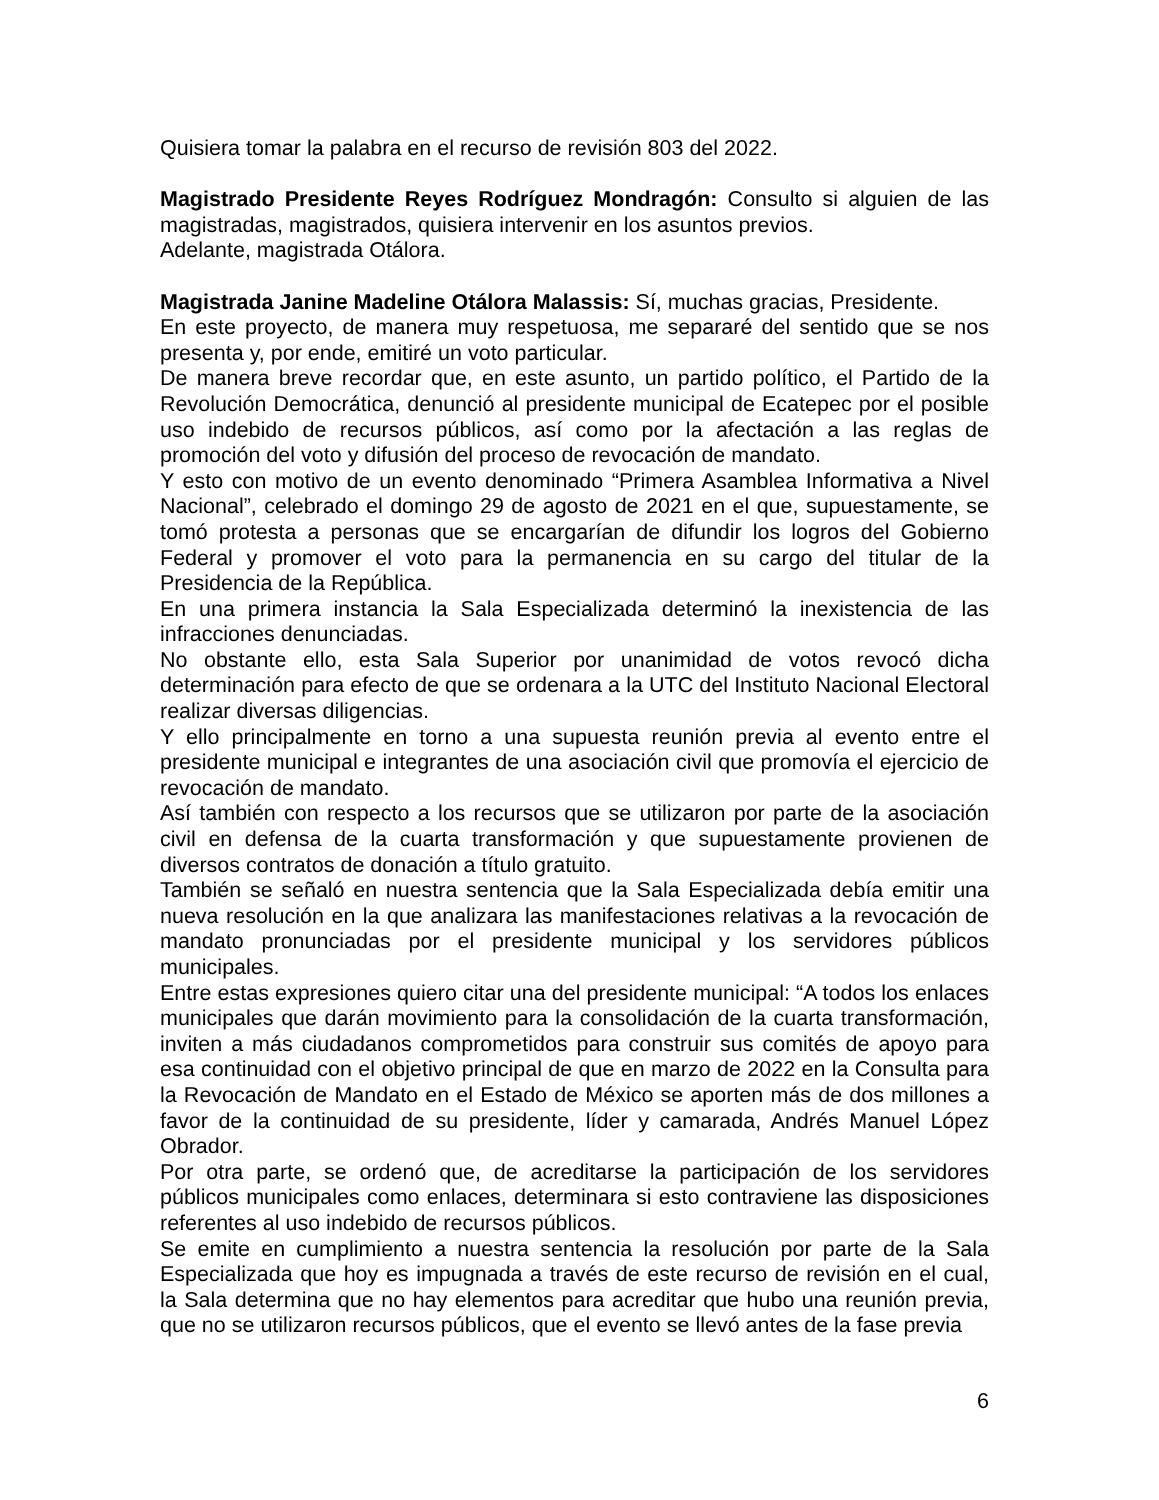Quisiera tomar la palabra en el recurso de revisión 803 del 2022.
Magistrado Presidente Reyes Rodríguez Mondragón: Consulto si alguien de las magistradas, magistrados, quisiera intervenir en los asuntos previos.
Adelante, magistrada Otálora.
Magistrada Janine Madeline Otálora Malassis: Sí, muchas gracias, Presidente.
En este proyecto, de manera muy respetuosa, me separaré del sentido que se nos presenta y, por ende, emitiré un voto particular.
De manera breve recordar que, en este asunto, un partido político, el Partido de la Revolución Democrática, denunció al presidente municipal de Ecatepec por el posible uso indebido de recursos públicos, así como por la afectación a las reglas de promoción del voto y difusión del proceso de revocación de mandato.
Y esto con motivo de un evento denominado “Primera Asamblea Informativa a Nivel Nacional”, celebrado el domingo 29 de agosto de 2021 en el que, supuestamente, se tomó protesta a personas que se encargarían de difundir los logros del Gobierno Federal y promover el voto para la permanencia en su cargo del titular de la Presidencia de la República.
En una primera instancia la Sala Especializada determinó la inexistencia de las infracciones denunciadas.
No obstante ello, esta Sala Superior por unanimidad de votos revocó dicha determinación para efecto de que se ordenara a la UTC del Instituto Nacional Electoral realizar diversas diligencias.
Y ello principalmente en torno a una supuesta reunión previa al evento entre el presidente municipal e integrantes de una asociación civil que promovía el ejercicio de revocación de mandato.
Así también con respecto a los recursos que se utilizaron por parte de la asociación civil en defensa de la cuarta transformación y que supuestamente provienen de diversos contratos de donación a título gratuito.
También se señaló en nuestra sentencia que la Sala Especializada debía emitir una nueva resolución en la que analizara las manifestaciones relativas a la revocación de mandato pronunciadas por el presidente municipal y los servidores públicos municipales.
Entre estas expresiones quiero citar una del presidente municipal: “A todos los enlaces municipales que darán movimiento para la consolidación de la cuarta transformación, inviten a más ciudadanos comprometidos para construir sus comités de apoyo para esa continuidad con el objetivo principal de que en marzo de 2022 en la Consulta para la Revocación de Mandato en el Estado de México se aporten más de dos millones a favor de la continuidad de su presidente, líder y camarada, Andrés Manuel López Obrador.
Por otra parte, se ordenó que, de acreditarse la participación de los servidores públicos municipales como enlaces, determinara si esto contraviene las disposiciones referentes al uso indebido de recursos públicos.
Se emite en cumplimiento a nuestra sentencia la resolución por parte de la Sala Especializada que hoy es impugnada a través de este recurso de revisión en el cual, la Sala determina que no hay elementos para acreditar que hubo una reunión previa, que no se utilizaron recursos públicos, que el evento se llevó antes de la fase previa
6